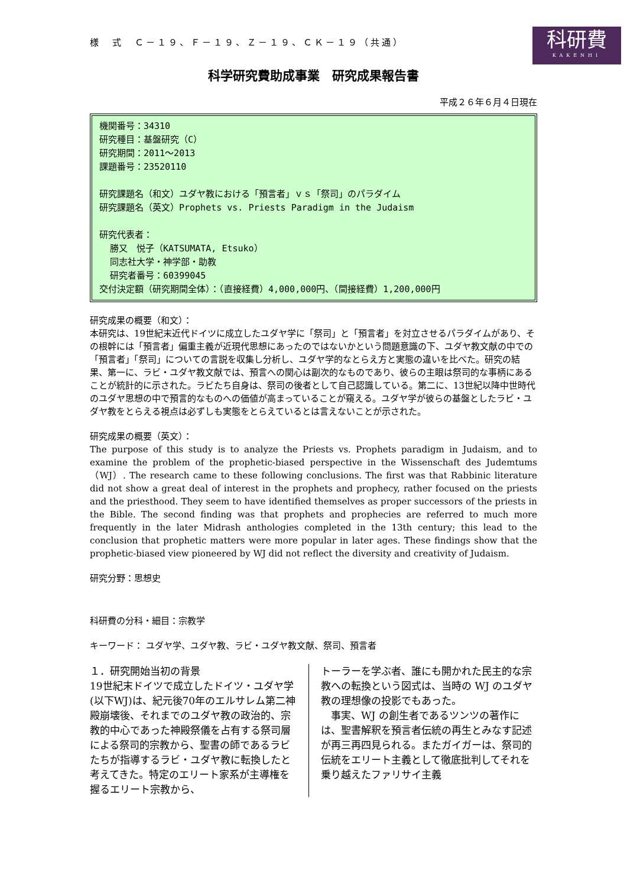様　式　Ｃ－１９、Ｆ－１９、Ｚ－１９、ＣＫ－１９（共通）
科研費
KAKENHI
科学研究費助成事業　研究成果報告書
平成２６年６月４日現在
機関番号：34310
研究種目：基盤研究（C）
研究期間：2011～2013
課題番号：23520110
研究課題名（和文）ユダヤ教における「預言者」ｖｓ「祭司」のパラダイム
研究課題名（英文）Prophets vs. Priests Paradigm in the Judaism
研究代表者：
勝又　悦子（KATSUMATA, Etsuko）
同志社大学・神学部・助教
研究者番号：60399045
交付決定額（研究期間全体）：（直接経費）4,000,000円、（間接経費）1,200,000円
研究成果の概要（和文）：
本研究は、19世紀末近代ドイツに成立したユダヤ学に「祭司」と「預言者」を対立させるパラダイムがあり、その根幹には「預言者」偏重主義が近現代思想にあったのではないかという問題意識の下、ユダヤ教文献の中での「預言者」「祭司」についての言説を収集し分析し、ユダヤ学的なとらえ方と実態の違いを比べた。研究の結果、第一に、ラビ・ユダヤ教文献では、預言への関心は副次的なものであり、彼らの主眼は祭司的な事柄にあることが統計的に示された。ラビたち自身は、祭司の後者として自己認識している。第二に、13世紀以降中世時代のユダヤ思想の中で預言的なものへの価値が高まっていることが窺える。ユダヤ学が彼らの基盤としたラビ・ユダヤ教をとらえる視点は必ずしも実態をとらえているとは言えないことが示された。
研究成果の概要（英文）：
The purpose of this study is to analyze the Priests vs. Prophets paradigm in Judaism, and to examine the problem of the prophetic-biased perspective in the Wissenschaft des Judemtums（WJ）. The research came to these following conclusions. The first was that Rabbinic literature did not show a great deal of interest in the prophets and prophecy, rather focused on the priests and the priesthood. They seem to have identified themselves as proper successors of the priests in the Bible. The second finding was that prophets and prophecies are referred to much more frequently in the later Midrash anthologies completed in the 13th century; this lead to the conclusion that prophetic matters were more popular in later ages. These findings show that the prophetic-biased view pioneered by WJ did not reflect the diversity and creativity of Judaism.
研究分野：思想史
科研費の分科・細目：宗教学
キーワード： ユダヤ学、ユダヤ教、ラビ・ユダヤ教文献、祭司、預言者
１．研究開始当初の背景
19世紀末ドイツで成立したドイツ・ユダヤ学(以下WJ)は、紀元後70年のエルサレム第二神殿崩壊後、それまでのユダヤ教の政治的、宗教的中心であった神殿祭儀を占有する祭司層による祭司的宗教から、聖書の師であるラビたちが指導するラビ・ユダヤ教に転換したと考えてきた。特定のエリート家系が主導権を握るエリート宗教から、
トーラーを学ぶ者、誰にも開かれた民主的な宗教への転換という図式は、当時の WJ のユダヤ教の理想像の投影でもあった。
　事実、WJ の創生者であるツンツの著作には、聖書解釈を預言者伝統の再生とみなす記述が再三再四見られる。またガイガーは、祭司的伝統をエリート主義として徹底批判してそれを乗り越えたファリサイ主義